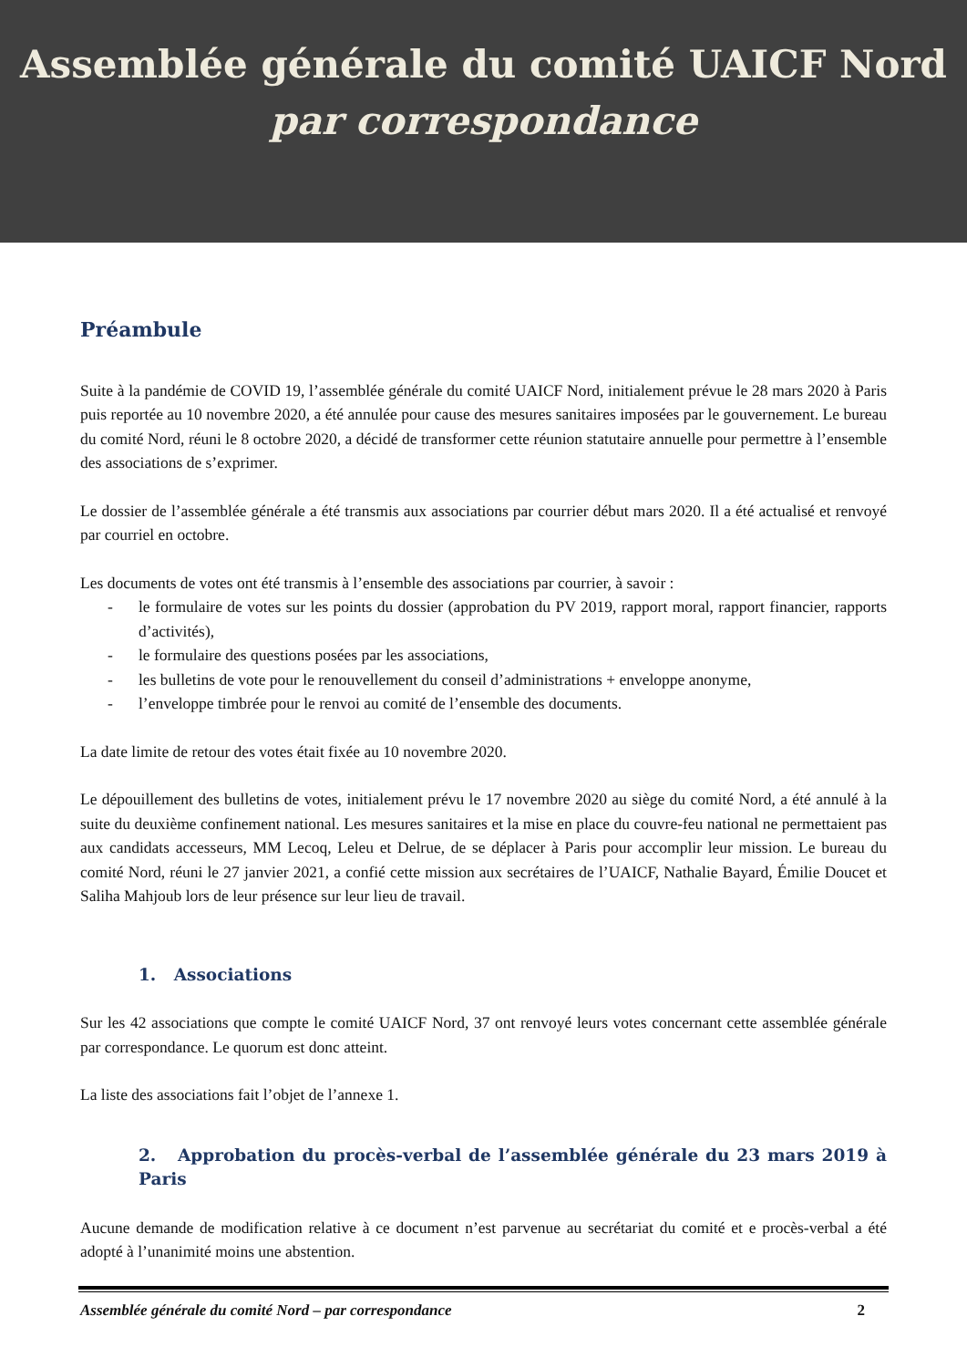Assemblée générale du comité UAICF Nord
par correspondance
Préambule
Suite à la pandémie de COVID 19, l’assemblée générale du comité UAICF Nord, initialement prévue le 28 mars 2020 à Paris puis reportée au 10 novembre 2020, a été annulée pour cause des mesures sanitaires imposées par le gouvernement. Le bureau du comité Nord, réuni le 8 octobre 2020, a décidé de transformer cette réunion statutaire annuelle pour permettre à l’ensemble des associations de s’exprimer.
Le dossier de l’assemblée générale a été transmis aux associations par courrier début mars 2020. Il a été actualisé et renvoyé par courriel en octobre.
Les documents de votes ont été transmis à l’ensemble des associations par courrier, à savoir :
- le formulaire de votes sur les points du dossier (approbation du PV 2019, rapport moral, rapport financier, rapports d’activités),
- le formulaire des questions posées par les associations,
- les bulletins de vote pour le renouvellement du conseil d’administrations + enveloppe anonyme,
- l’enveloppe timbrée pour le renvoi au comité de l’ensemble des documents.
La date limite de retour des votes était fixée au 10 novembre 2020.
Le dépouillement des bulletins de votes, initialement prévu le 17 novembre 2020 au siège du comité Nord, a été annulé à la suite du deuxième confinement national. Les mesures sanitaires et la mise en place du couvre-feu national ne permettaient pas aux candidats accesseurs, MM Lecoq, Leleu et Delrue, de se déplacer à Paris pour accomplir leur mission. Le bureau du comité Nord, réuni le 27 janvier 2021, a confié cette mission aux secrétaires de l’UAICF, Nathalie Bayard, Émilie Doucet et Saliha Mahjoub lors de leur présence sur leur lieu de travail.
1. Associations
Sur les 42 associations que compte le comité UAICF Nord, 37 ont renvoyé leurs votes concernant cette assemblée générale par correspondance. Le quorum est donc atteint.
La liste des associations fait l’objet de l’annexe 1.
2. Approbation du procès-verbal de l’assemblée générale du 23 mars 2019 à Paris
Aucune demande de modification relative à ce document n’est parvenue au secrétariat du comité et e procès-verbal a été adopté à l’unanimité moins une abstention.
Assemblée générale du comité Nord – par correspondance 2